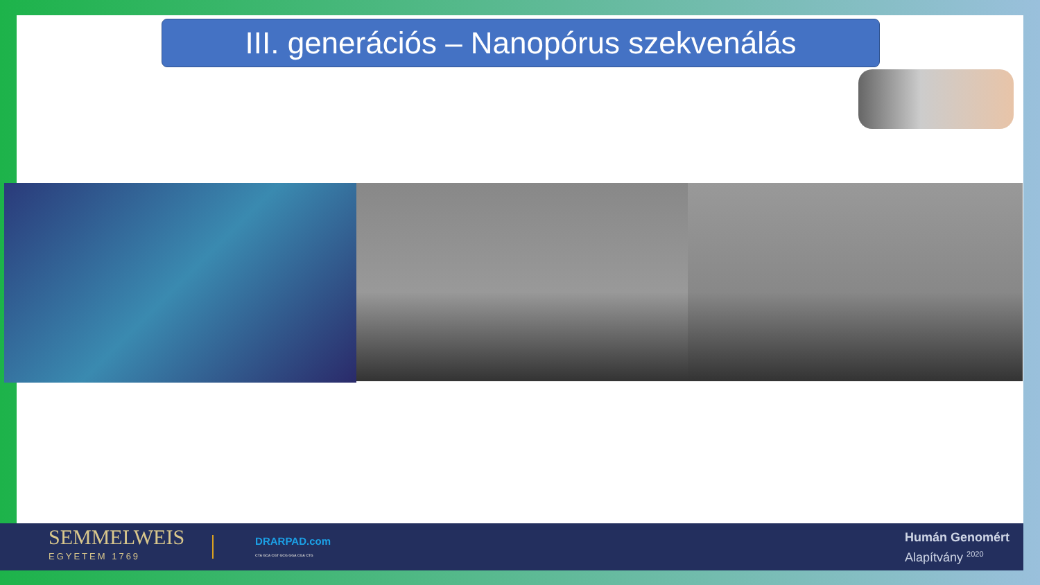III. generációs – Nanopórus szekvenálás
SEMMELWEIS
EGYETEM 1769
DRARPAD.com
CTA GCA CGT GCG GGA CGA CTG
Humán Genomért
Alapítvány <sup>2020</sup>